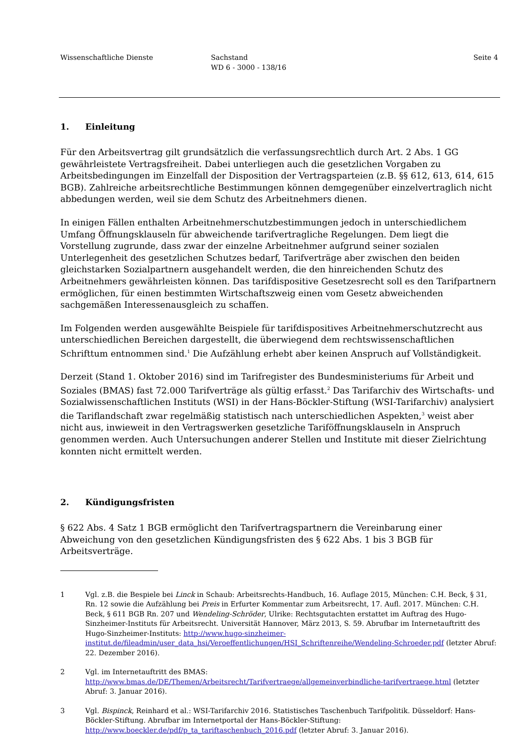Wissenschaftliche Dienste Sachstand
WD 6 - 3000 - 138/16
Seite 4
1. Einleitung
Für den Arbeitsvertrag gilt grundsätzlich die verfassungsrechtlich durch Art. 2 Abs. 1 GG gewährleistete Vertragsfreiheit. Dabei unterliegen auch die gesetzlichen Vorgaben zu Arbeitsbedingungen im Einzelfall der Disposition der Vertragsparteien (z.B. §§ 612, 613, 614, 615 BGB). Zahlreiche arbeitsrechtliche Bestimmungen können demgegenüber einzelvertraglich nicht abbedungen werden, weil sie dem Schutz des Arbeitnehmers dienen.
In einigen Fällen enthalten Arbeitnehmerschutzbestimmungen jedoch in unterschiedlichem Umfang Öffnungsklauseln für abweichende tarifvertragliche Regelungen. Dem liegt die Vorstellung zugrunde, dass zwar der einzelne Arbeitnehmer aufgrund seiner sozialen Unterlegenheit des gesetzlichen Schutzes bedarf, Tarifverträge aber zwischen den beiden gleichstarken Sozialpartnern ausgehandelt werden, die den hinreichenden Schutz des Arbeitnehmers gewährleisten können. Das tarifdispositive Gesetzesrecht soll es den Tarifpartnern ermöglichen, für einen bestimmten Wirtschaftszweig einen vom Gesetz abweichenden sachgemäßen Interessenausgleich zu schaffen.
Im Folgenden werden ausgewählte Beispiele für tarifdispositives Arbeitnehmerschutzrecht aus unterschiedlichen Bereichen dargestellt, die überwiegend dem rechtswissenschaftlichen Schrifttum entnommen sind.<sup>1</sup> Die Aufzählung erhebt aber keinen Anspruch auf Vollständigkeit.
Derzeit (Stand 1. Oktober 2016) sind im Tarifregister des Bundesministeriums für Arbeit und Soziales (BMAS) fast 72.000 Tarifverträge als gültig erfasst.<sup>2</sup> Das Tarifarchiv des Wirtschafts- und Sozialwissenschaftlichen Instituts (WSI) in der Hans-Böckler-Stiftung (WSI-Tarifarchiv) analysiert die Tariflandschaft zwar regelmäßig statistisch nach unterschiedlichen Aspekten,<sup>3</sup> weist aber nicht aus, inwieweit in den Vertragswerken gesetzliche Tariföffnungsklauseln in Anspruch genommen werden. Auch Untersuchungen anderer Stellen und Institute mit dieser Zielrichtung konnten nicht ermittelt werden.
2. Kündigungsfristen
§ 622 Abs. 4 Satz 1 BGB ermöglicht den Tarifvertragspartnern die Vereinbarung einer Abweichung von den gesetzlichen Kündigungsfristen des § 622 Abs. 1 bis 3 BGB für Arbeitsverträge.
1 Vgl. z.B. die Bespiele bei Linck in Schaub: Arbeitsrechts-Handbuch, 16. Auflage 2015, München: C.H. Beck, § 31, Rn. 12 sowie die Aufzählung bei Preis in Erfurter Kommentar zum Arbeitsrecht, 17. Aufl. 2017. München: C.H. Beck, § 611 BGB Rn. 207 und Wendeling-Schröder, Ulrike: Rechtsgutachten erstattet im Auftrag des Hugo-Sinzheimer-Instituts für Arbeitsrecht. Universität Hannover, März 2013, S. 59. Abrufbar im Internetauftritt des Hugo-Sinzheimer-Instituts: http://www.hugo-sinzheimer-institut.de/fileadmin/user_data_hsi/Veroeffentlichungen/HSI_Schriftenreihe/Wendeling-Schroeder.pdf (letzter Abruf: 22. Dezember 2016).
2 Vgl. im Internetauftritt des BMAS: http://www.bmas.de/DE/Themen/Arbeitsrecht/Tarifvertraege/allgemeinverbindliche-tarifvertraege.html (letzter Abruf: 3. Januar 2016).
3 Vgl. Bispinck, Reinhard et al.: WSI-Tarifarchiv 2016. Statistisches Taschenbuch Tarifpolitik. Düsseldorf: Hans-Böckler-Stiftung. Abrufbar im Internetportal der Hans-Böckler-Stiftung: http://www.boeckler.de/pdf/p_ta_tariftaschenbuch_2016.pdf (letzter Abruf: 3. Januar 2016).